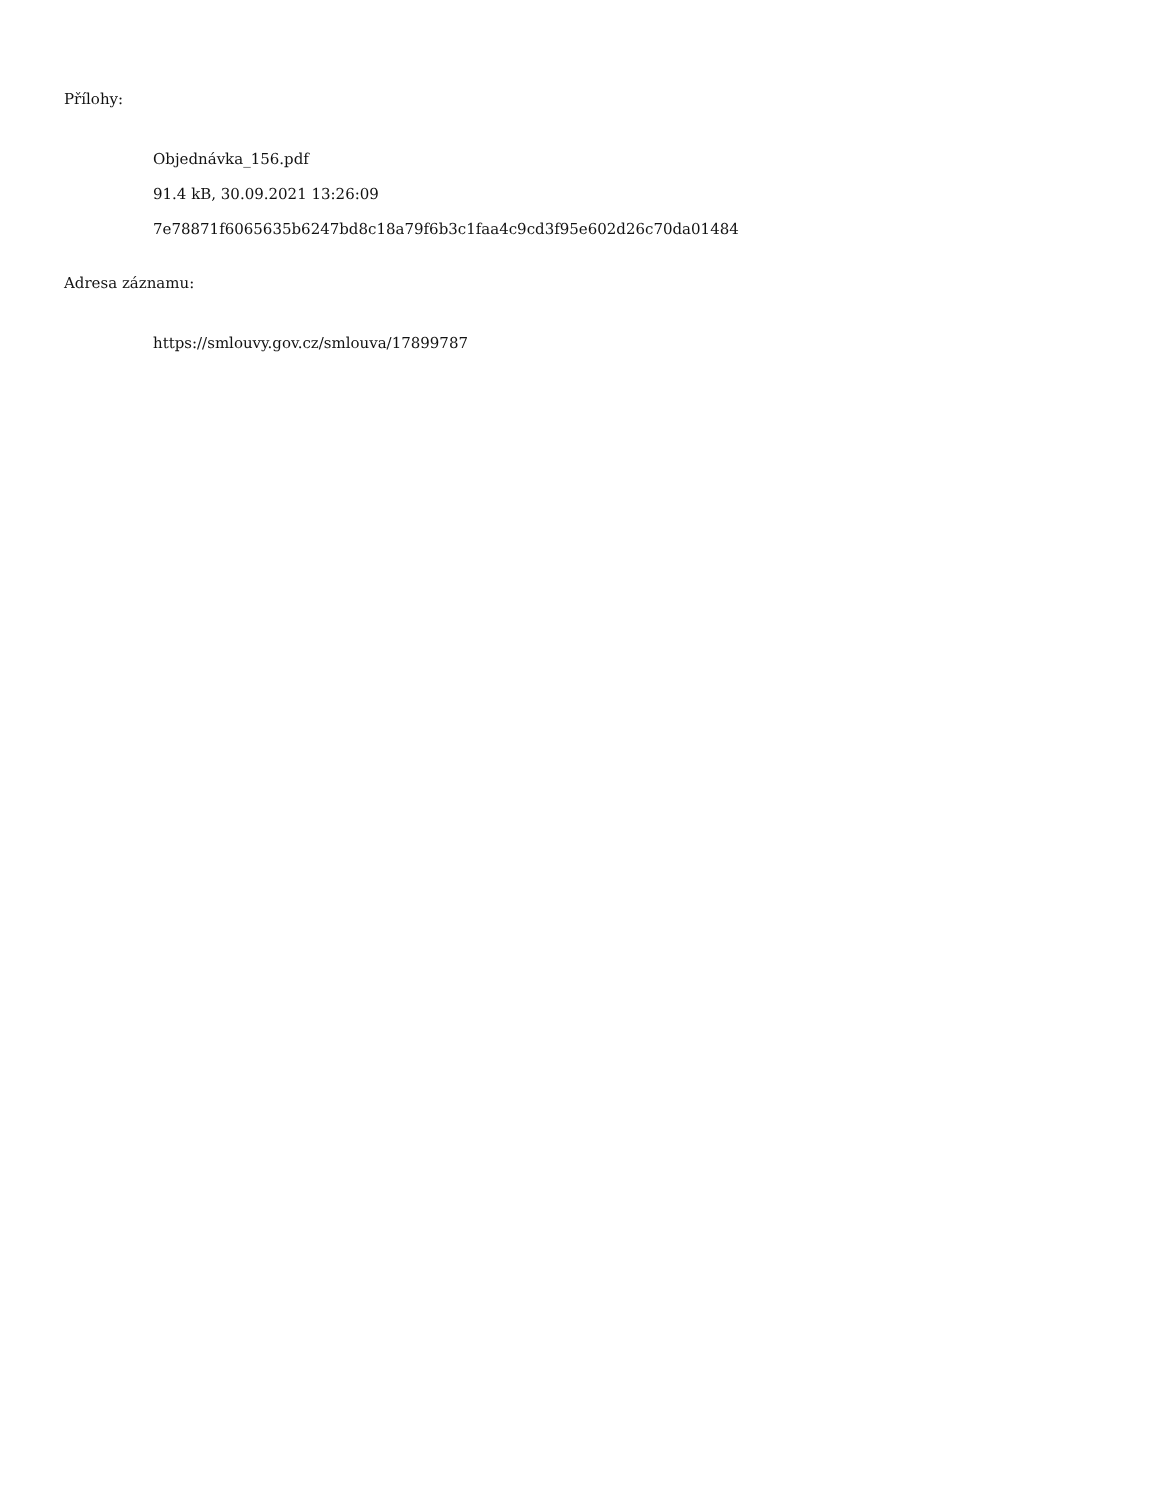Přílohy:
Objednávka_156.pdf
91.4 kB, 30.09.2021 13:26:09
7e78871f6065635b6247bd8c18a79f6b3c1faa4c9cd3f95e602d26c70da01484
Adresa záznamu:
https://smlouvy.gov.cz/smlouva/17899787